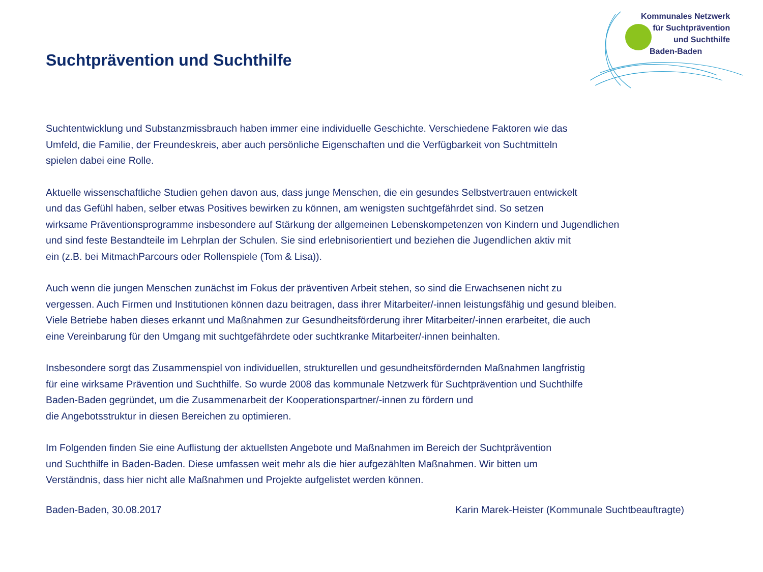Kommunales Netzwerk
für Suchtprävention
und Suchthilfe
Baden-Baden
Suchtprävention und Suchthilfe
Suchtentwicklung und Substanzmissbrauch haben immer eine individuelle Geschichte. Verschiedene Faktoren wie das
Umfeld, die Familie, der Freundeskreis, aber auch persönliche Eigenschaften und die Verfügbarkeit von Suchtmitteln
spielen dabei eine Rolle.
Aktuelle wissenschaftliche Studien gehen davon aus, dass junge Menschen, die ein gesundes Selbstvertrauen entwickelt
und das Gefühl haben, selber etwas Positives bewirken zu können, am wenigsten suchtgefährdet sind. So setzen
wirksame Präventionsprogramme insbesondere auf Stärkung der allgemeinen Lebenskompetenzen von Kindern und Jugendlichen
und sind feste Bestandteile im Lehrplan der Schulen. Sie sind erlebnisorientiert und beziehen die Jugendlichen aktiv mit
ein (z.B. bei MitmachParcours oder Rollenspiele (Tom & Lisa)).
Auch wenn die jungen Menschen zunächst im Fokus der präventiven Arbeit stehen, so sind die Erwachsenen nicht zu
vergessen. Auch Firmen und Institutionen können dazu beitragen, dass ihrer Mitarbeiter/-innen leistungsfähig und gesund bleiben.
Viele Betriebe haben dieses erkannt und Maßnahmen zur Gesundheitsförderung ihrer Mitarbeiter/-innen erarbeitet, die auch
eine Vereinbarung für den Umgang mit suchtgefährdete oder suchtkranke Mitarbeiter/-innen beinhalten.
Insbesondere sorgt das Zusammenspiel von individuellen, strukturellen und gesundheitsfördernden Maßnahmen langfristig
für eine wirksame Prävention und Suchthilfe. So wurde 2008 das kommunale Netzwerk für Suchtprävention und Suchthilfe
Baden-Baden gegründet, um die Zusammenarbeit der Kooperationspartner/-innen zu fördern und
die Angebotsstruktur in diesen Bereichen zu optimieren.
Im Folgenden finden Sie eine Auflistung der aktuellsten Angebote und Maßnahmen im Bereich der Suchtprävention
und Suchthilfe in Baden-Baden. Diese umfassen weit mehr als die hier aufgezählten Maßnahmen. Wir bitten um
Verständnis, dass hier nicht alle Maßnahmen und Projekte aufgelistet werden können.
Baden-Baden, 30.08.2017 Karin Marek-Heister (Kommunale Suchtbeauftragte)